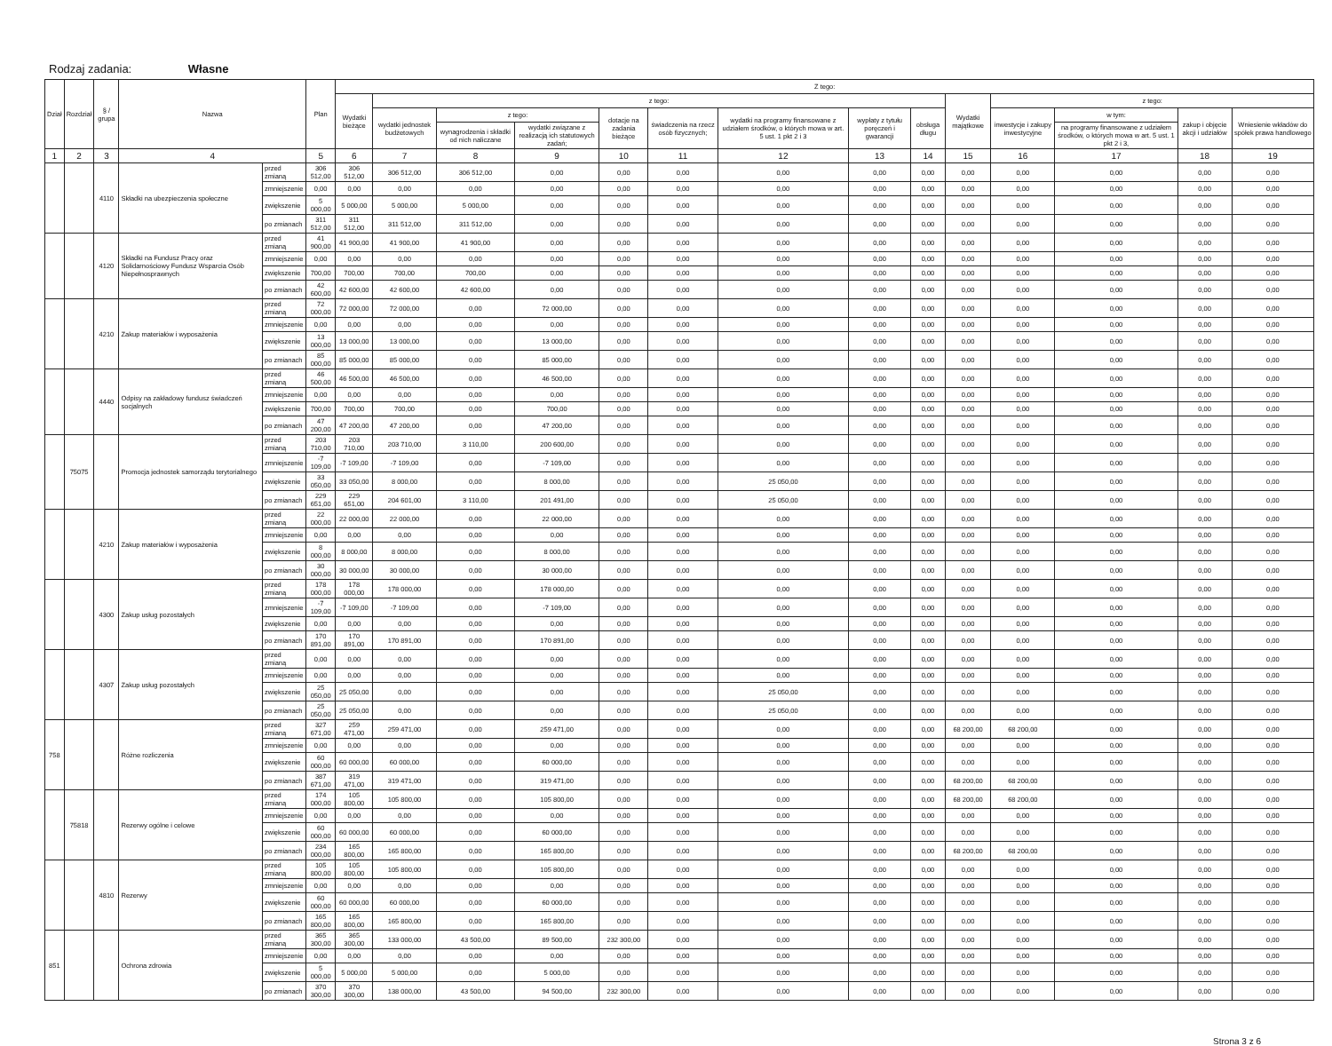Rodzaj zadania: Własne
| Dział | Rozdział | § / grupa | Nazwa | | Plan | Z tego: | | | | | | | | | | | | | |
| --- | --- | --- | --- | --- | --- | --- | --- | --- | --- | --- | --- | --- | --- | --- | --- | --- | --- | --- | --- |
| | | | | | | Wydatki bieżące | z tego: | | | | | | | | Wydatki majątkowe | z tego: | | | |
| | | | | | | | wydatki jednostek budżetowych | z tego: | | dotacje na zadania bieżące | świadczenia na rzecz osób fizycznych; | wydatki na programy finansowane z udziałem środków, o których mowa w art. 5 ust. 1 pkt 2 i 3 | wypłaty z tytułu poręczeń i gwarancji | obsługa długu | | inwestycje i zakupy inwestycyjne | w tym: | zakup i objęcie akcji i udziałów | Wniesienie wkładów do spółek prawa handlowego |
| | | | | | | | | wynagrodzenia i składki od nich naliczane | wydatki związane z realizacją ich statutowych zadań; | | | | | | | | na programy finansowane z udziałem środków, o których mowa w art. 5 ust. 1 pkt 2 i 3, | | |
| 1 | 2 | 3 | 4 | | 5 | 6 | 7 | 8 | 9 | 10 | 11 | 12 | 13 | 14 | 15 | 16 | 17 | 18 | 19 |
| | | 4110 | Składki na ubezpieczenia społeczne | przed zmianą | 306 512,00 | 306 512,00 | 306 512,00 | 306 512,00 | 0,00 | 0,00 | 0,00 | 0,00 | 0,00 | 0,00 | 0,00 | 0,00 | 0,00 | 0,00 | 0,00 |
| | | | | zmniejszenie | 0,00 | 0,00 | 0,00 | 0,00 | 0,00 | 0,00 | 0,00 | 0,00 | 0,00 | 0,00 | 0,00 | 0,00 | 0,00 | 0,00 | 0,00 |
| | | | | zwiększenie | 5 000,00 | 5 000,00 | 5 000,00 | 5 000,00 | 0,00 | 0,00 | 0,00 | 0,00 | 0,00 | 0,00 | 0,00 | 0,00 | 0,00 | 0,00 | 0,00 |
| | | | | po zmianach | 311 512,00 | 311 512,00 | 311 512,00 | 311 512,00 | 0,00 | 0,00 | 0,00 | 0,00 | 0,00 | 0,00 | 0,00 | 0,00 | 0,00 | 0,00 | 0,00 |
| | | 4120 | Składki na Fundusz Pracy oraz Solidarnościowy Fundusz Wsparcia Osób Niepełnosprawnych | przed zmianą | 41 900,00 | 41 900,00 | 41 900,00 | 41 900,00 | 0,00 | 0,00 | 0,00 | 0,00 | 0,00 | 0,00 | 0,00 | 0,00 | 0,00 | 0,00 | 0,00 |
| | | | | zmniejszenie | 0,00 | 0,00 | 0,00 | 0,00 | 0,00 | 0,00 | 0,00 | 0,00 | 0,00 | 0,00 | 0,00 | 0,00 | 0,00 | 0,00 | 0,00 |
| | | | | zwiększenie | 700,00 | 700,00 | 700,00 | 700,00 | 0,00 | 0,00 | 0,00 | 0,00 | 0,00 | 0,00 | 0,00 | 0,00 | 0,00 | 0,00 | 0,00 |
| | | | | po zmianach | 42 600,00 | 42 600,00 | 42 600,00 | 42 600,00 | 0,00 | 0,00 | 0,00 | 0,00 | 0,00 | 0,00 | 0,00 | 0,00 | 0,00 | 0,00 | 0,00 |
| | | 4210 | Zakup materiałów i wyposażenia | przed zmianą | 72 000,00 | 72 000,00 | 72 000,00 | 0,00 | 72 000,00 | 0,00 | 0,00 | 0,00 | 0,00 | 0,00 | 0,00 | 0,00 | 0,00 | 0,00 | 0,00 |
| | | | | zmniejszenie | 0,00 | 0,00 | 0,00 | 0,00 | 0,00 | 0,00 | 0,00 | 0,00 | 0,00 | 0,00 | 0,00 | 0,00 | 0,00 | 0,00 | 0,00 |
| | | | | zwiększenie | 13 000,00 | 13 000,00 | 13 000,00 | 0,00 | 13 000,00 | 0,00 | 0,00 | 0,00 | 0,00 | 0,00 | 0,00 | 0,00 | 0,00 | 0,00 | 0,00 |
| | | | | po zmianach | 85 000,00 | 85 000,00 | 85 000,00 | 0,00 | 85 000,00 | 0,00 | 0,00 | 0,00 | 0,00 | 0,00 | 0,00 | 0,00 | 0,00 | 0,00 | 0,00 |
| | | 4440 | Odpisy na zakładowy fundusz świadczeń socjalnych | przed zmianą | 46 500,00 | 46 500,00 | 46 500,00 | 0,00 | 46 500,00 | 0,00 | 0,00 | 0,00 | 0,00 | 0,00 | 0,00 | 0,00 | 0,00 | 0,00 | 0,00 |
| | | | | zmniejszenie | 0,00 | 0,00 | 0,00 | 0,00 | 0,00 | 0,00 | 0,00 | 0,00 | 0,00 | 0,00 | 0,00 | 0,00 | 0,00 | 0,00 | 0,00 |
| | | | | zwiększenie | 700,00 | 700,00 | 700,00 | 0,00 | 700,00 | 0,00 | 0,00 | 0,00 | 0,00 | 0,00 | 0,00 | 0,00 | 0,00 | 0,00 | 0,00 |
| | | | | po zmianach | 47 200,00 | 47 200,00 | 47 200,00 | 0,00 | 47 200,00 | 0,00 | 0,00 | 0,00 | 0,00 | 0,00 | 0,00 | 0,00 | 0,00 | 0,00 | 0,00 |
| | 75075 | | Promocja jednostek samorządu terytorialnego | przed zmianą | 203 710,00 | 203 710,00 | 203 710,00 | 3 110,00 | 200 600,00 | 0,00 | 0,00 | 0,00 | 0,00 | 0,00 | 0,00 | 0,00 | 0,00 | 0,00 | 0,00 |
| | | | | zmniejszenie | -7 109,00 | -7 109,00 | -7 109,00 | 0,00 | -7 109,00 | 0,00 | 0,00 | 0,00 | 0,00 | 0,00 | 0,00 | 0,00 | 0,00 | 0,00 | 0,00 |
| | | | | zwiększenie | 33 050,00 | 33 050,00 | 8 000,00 | 0,00 | 8 000,00 | 0,00 | 0,00 | 25 050,00 | 0,00 | 0,00 | 0,00 | 0,00 | 0,00 | 0,00 | 0,00 |
| | | | | po zmianach | 229 651,00 | 229 651,00 | 204 601,00 | 3 110,00 | 201 491,00 | 0,00 | 0,00 | 25 050,00 | 0,00 | 0,00 | 0,00 | 0,00 | 0,00 | 0,00 | 0,00 |
| | | 4210 | Zakup materiałów i wyposażenia | przed zmianą | 22 000,00 | 22 000,00 | 22 000,00 | 0,00 | 22 000,00 | 0,00 | 0,00 | 0,00 | 0,00 | 0,00 | 0,00 | 0,00 | 0,00 | 0,00 | 0,00 |
| | | | | zmniejszenie | 0,00 | 0,00 | 0,00 | 0,00 | 0,00 | 0,00 | 0,00 | 0,00 | 0,00 | 0,00 | 0,00 | 0,00 | 0,00 | 0,00 | 0,00 |
| | | | | zwiększenie | 8 000,00 | 8 000,00 | 8 000,00 | 0,00 | 8 000,00 | 0,00 | 0,00 | 0,00 | 0,00 | 0,00 | 0,00 | 0,00 | 0,00 | 0,00 | 0,00 |
| | | | | po zmianach | 30 000,00 | 30 000,00 | 30 000,00 | 0,00 | 30 000,00 | 0,00 | 0,00 | 0,00 | 0,00 | 0,00 | 0,00 | 0,00 | 0,00 | 0,00 | 0,00 |
| | | 4300 | Zakup usług pozostałych | przed zmianą | 178 000,00 | 178 000,00 | 178 000,00 | 0,00 | 178 000,00 | 0,00 | 0,00 | 0,00 | 0,00 | 0,00 | 0,00 | 0,00 | 0,00 | 0,00 | 0,00 |
| | | | | zmniejszenie | -7 109,00 | -7 109,00 | -7 109,00 | 0,00 | -7 109,00 | 0,00 | 0,00 | 0,00 | 0,00 | 0,00 | 0,00 | 0,00 | 0,00 | 0,00 | 0,00 |
| | | | | zwiększenie | 0,00 | 0,00 | 0,00 | 0,00 | 0,00 | 0,00 | 0,00 | 0,00 | 0,00 | 0,00 | 0,00 | 0,00 | 0,00 | 0,00 | 0,00 |
| | | | | po zmianach | 170 891,00 | 170 891,00 | 170 891,00 | 0,00 | 170 891,00 | 0,00 | 0,00 | 0,00 | 0,00 | 0,00 | 0,00 | 0,00 | 0,00 | 0,00 | 0,00 |
| | | 4307 | Zakup usług pozostałych | przed zmianą | 0,00 | 0,00 | 0,00 | 0,00 | 0,00 | 0,00 | 0,00 | 0,00 | 0,00 | 0,00 | 0,00 | 0,00 | 0,00 | 0,00 | 0,00 |
| | | | | zmniejszenie | 0,00 | 0,00 | 0,00 | 0,00 | 0,00 | 0,00 | 0,00 | 0,00 | 0,00 | 0,00 | 0,00 | 0,00 | 0,00 | 0,00 | 0,00 |
| | | | | zwiększenie | 25 050,00 | 25 050,00 | 0,00 | 0,00 | 0,00 | 0,00 | 0,00 | 25 050,00 | 0,00 | 0,00 | 0,00 | 0,00 | 0,00 | 0,00 | 0,00 |
| | | | | po zmianach | 25 050,00 | 25 050,00 | 0,00 | 0,00 | 0,00 | 0,00 | 0,00 | 25 050,00 | 0,00 | 0,00 | 0,00 | 0,00 | 0,00 | 0,00 | 0,00 |
| 758 | | | Różne rozliczenia | przed zmianą | 327 671,00 | 259 471,00 | 259 471,00 | 0,00 | 259 471,00 | 0,00 | 0,00 | 0,00 | 0,00 | 0,00 | 68 200,00 | 68 200,00 | 0,00 | 0,00 | 0,00 |
| | | | | zmniejszenie | 0,00 | 0,00 | 0,00 | 0,00 | 0,00 | 0,00 | 0,00 | 0,00 | 0,00 | 0,00 | 0,00 | 0,00 | 0,00 | 0,00 | 0,00 |
| | | | | zwiększenie | 60 000,00 | 60 000,00 | 60 000,00 | 0,00 | 60 000,00 | 0,00 | 0,00 | 0,00 | 0,00 | 0,00 | 0,00 | 0,00 | 0,00 | 0,00 | 0,00 |
| | | | | po zmianach | 387 671,00 | 319 471,00 | 319 471,00 | 0,00 | 319 471,00 | 0,00 | 0,00 | 0,00 | 0,00 | 0,00 | 68 200,00 | 68 200,00 | 0,00 | 0,00 | 0,00 |
| | 75818 | | Rezerwy ogólne i celowe | przed zmianą | 174 000,00 | 105 800,00 | 105 800,00 | 0,00 | 105 800,00 | 0,00 | 0,00 | 0,00 | 0,00 | 0,00 | 68 200,00 | 68 200,00 | 0,00 | 0,00 | 0,00 |
| | | | | zmniejszenie | 0,00 | 0,00 | 0,00 | 0,00 | 0,00 | 0,00 | 0,00 | 0,00 | 0,00 | 0,00 | 0,00 | 0,00 | 0,00 | 0,00 | 0,00 |
| | | | | zwiększenie | 60 000,00 | 60 000,00 | 60 000,00 | 0,00 | 60 000,00 | 0,00 | 0,00 | 0,00 | 0,00 | 0,00 | 0,00 | 0,00 | 0,00 | 0,00 | 0,00 |
| | | | | po zmianach | 234 000,00 | 165 800,00 | 165 800,00 | 0,00 | 165 800,00 | 0,00 | 0,00 | 0,00 | 0,00 | 0,00 | 68 200,00 | 68 200,00 | 0,00 | 0,00 | 0,00 |
| | | 4810 | Rezerwy | przed zmianą | 105 800,00 | 105 800,00 | 105 800,00 | 0,00 | 105 800,00 | 0,00 | 0,00 | 0,00 | 0,00 | 0,00 | 0,00 | 0,00 | 0,00 | 0,00 | 0,00 |
| | | | | zmniejszenie | 0,00 | 0,00 | 0,00 | 0,00 | 0,00 | 0,00 | 0,00 | 0,00 | 0,00 | 0,00 | 0,00 | 0,00 | 0,00 | 0,00 | 0,00 |
| | | | | zwiększenie | 60 000,00 | 60 000,00 | 60 000,00 | 0,00 | 60 000,00 | 0,00 | 0,00 | 0,00 | 0,00 | 0,00 | 0,00 | 0,00 | 0,00 | 0,00 | 0,00 |
| | | | | po zmianach | 165 800,00 | 165 800,00 | 165 800,00 | 0,00 | 165 800,00 | 0,00 | 0,00 | 0,00 | 0,00 | 0,00 | 0,00 | 0,00 | 0,00 | 0,00 | 0,00 |
| 851 | | | Ochrona zdrowia | przed zmianą | 365 300,00 | 365 300,00 | 133 000,00 | 43 500,00 | 89 500,00 | 232 300,00 | 0,00 | 0,00 | 0,00 | 0,00 | 0,00 | 0,00 | 0,00 | 0,00 | 0,00 |
| | | | | zmniejszenie | 0,00 | 0,00 | 0,00 | 0,00 | 0,00 | 0,00 | 0,00 | 0,00 | 0,00 | 0,00 | 0,00 | 0,00 | 0,00 | 0,00 | 0,00 |
| | | | | zwiększenie | 5 000,00 | 5 000,00 | 5 000,00 | 0,00 | 5 000,00 | 0,00 | 0,00 | 0,00 | 0,00 | 0,00 | 0,00 | 0,00 | 0,00 | 0,00 | 0,00 |
| | | | | po zmianach | 370 300,00 | 370 300,00 | 138 000,00 | 43 500,00 | 94 500,00 | 232 300,00 | 0,00 | 0,00 | 0,00 | 0,00 | 0,00 | 0,00 | 0,00 | 0,00 | 0,00 |
Strona 3 z 6